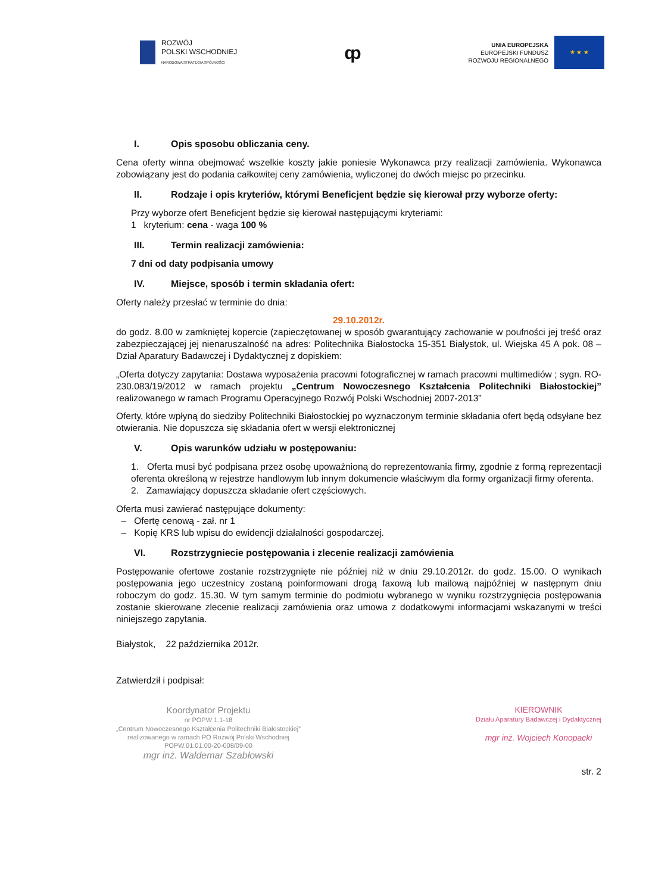ROZWÓJ
POLSKI WSCHODNIEJ
NARODOWA STRATEGIA SPÓJNOŚCI
ȹ
UNIA EUROPEJSKA
EUROPEJSKI FUNDUSZ
ROZWOJU REGIONALNEGO
★ ★ ★
I. Opis sposobu obliczania ceny.
Cena oferty winna obejmować wszelkie koszty jakie poniesie Wykonawca przy realizacji zamówienia. Wykonawca zobowiązany jest do podania całkowitej ceny zamówienia, wyliczonej do dwóch miejsc po przecinku.
II. Rodzaje i opis kryteriów, którymi Beneficjent będzie się kierował przy wyborze oferty:
Przy wyborze ofert Beneficjent będzie się kierował następującymi kryteriami:
1 kryterium: cena - waga 100 %
III. Termin realizacji zamówienia:
7 dni od daty podpisania umowy
IV. Miejsce, sposób i termin składania ofert:
Oferty należy przesłać w terminie do dnia:
29.10.2012r.
do godz. 8.00 w zamkniętej kopercie (zapieczętowanej w sposób gwarantujący zachowanie w poufności jej treść oraz zabezpieczającej jej nienaruszalność na adres: Politechnika Białostocka 15-351 Białystok, ul. Wiejska 45 A pok. 08 – Dział Aparatury Badawczej i Dydaktycznej z dopiskiem:
„Oferta dotyczy zapytania: Dostawa wyposażenia pracowni fotograficznej w ramach pracowni multimediów ; sygn. RO-230.083/19/2012 w ramach projektu „Centrum Nowoczesnego Kształcenia Politechniki Białostockiej” realizowanego w ramach Programu Operacyjnego Rozwój Polski Wschodniej 2007-2013”
Oferty, które wpłyną do siedziby Politechniki Białostockiej po wyznaczonym terminie składania ofert będą odsyłane bez otwierania. Nie dopuszcza się składania ofert w wersji elektronicznej
V. Opis warunków udziału w postępowaniu:
1. Oferta musi być podpisana przez osobę upoważnioną do reprezentowania firmy, zgodnie z formą reprezentacji oferenta określoną w rejestrze handlowym lub innym dokumencie właściwym dla formy organizacji firmy oferenta.
2. Zamawiający dopuszcza składanie ofert częściowych.
Oferta musi zawierać następujące dokumenty:
– Ofertę cenową - zał. nr 1
– Kopię KRS lub wpisu do ewidencji działalności gospodarczej.
VI. Rozstrzygniecie postępowania i zlecenie realizacji zamówienia
Postępowanie ofertowe zostanie rozstrzygnięte nie później niż w dniu 29.10.2012r. do godz. 15.00. O wynikach postępowania jego uczestnicy zostaną poinformowani drogą faxową lub mailową najpóźniej w następnym dniu roboczym do godz. 15.30. W tym samym terminie do podmiotu wybranego w wyniku rozstrzygnięcia postępowania zostanie skierowane zlecenie realizacji zamówienia oraz umowa z dodatkowymi informacjami wskazanymi w treści niniejszego zapytania.
Białystok, 22 października 2012r.
Zatwierdził i podpisał:
Koordynator Projektu
nr POPW 1.1-18
„Centrum Nowoczesnego Kształcenia Politechniki Białostockiej”
realizowanego w ramach PO Rozwój Polski Wschodniej
POPW.01.01.00-20-008/09-00
mgr inż. Waldemar Szabłowski
KIEROWNIK
Działu Aparatury Badawczej i Dydaktycznej
mgr inż. Wojciech Konopacki
str. 2